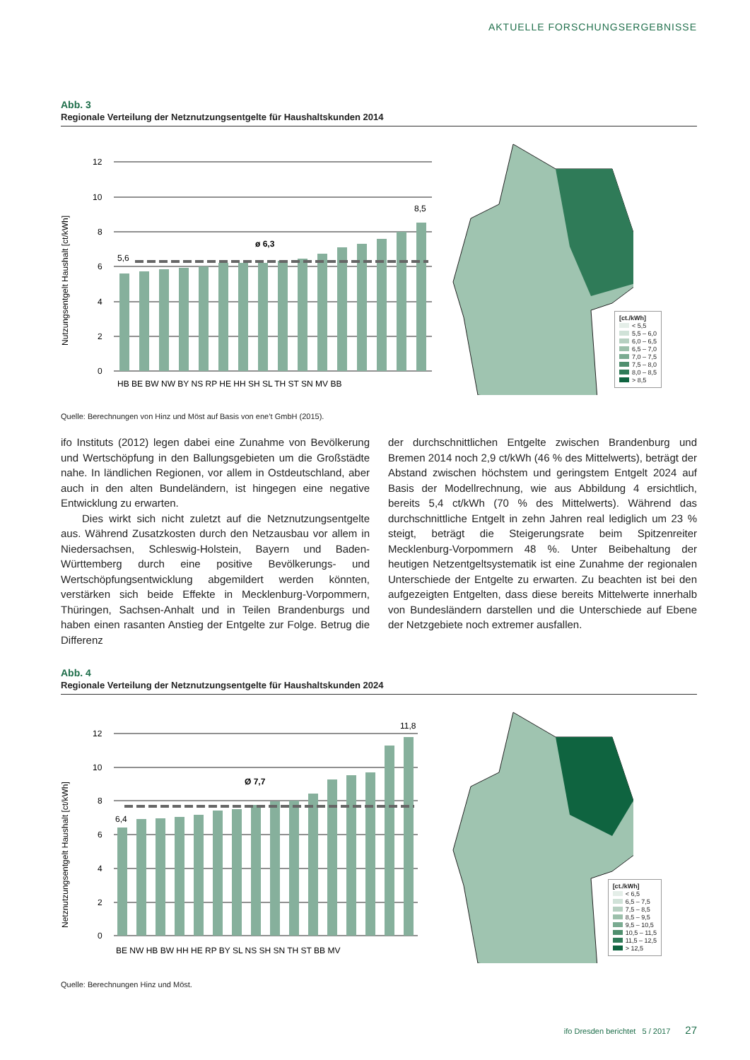AKTUELLE FORSCHUNGSERGEBNISSE
Abb. 3
Regionale Verteilung der Netznutzungsentgelte für Haushaltskunden 2014
Nutzungsentgelt Haushalt [ct/kWh]
12
10
8
6
4
2
0
5,6
ø 6,3
8,5
HB BE BW NW BY NS RP HE HH SH SL TH ST SN MV BB
[ct./kWh]
< 5,5
5,5 – 6,0
6,0 – 6,5
6,5 – 7,0
7,0 – 7,5
7,5 – 8,0
8,0 – 8,5
> 8,5
Quelle: Berechnungen von Hinz und Möst auf Basis von ene’t GmbH (2015).
ifo Instituts (2012) legen dabei eine Zunahme von Bevölkerung und Wertschöpfung in den Ballungsgebieten um die Großstädte nahe. In ländlichen Regionen, vor allem in Ostdeutschland, aber auch in den alten Bundeländern, ist hingegen eine negative Entwicklung zu erwarten.
Dies wirkt sich nicht zuletzt auf die Netznutzungsentgelte aus. Während Zusatzkosten durch den Netzausbau vor allem in Niedersachsen, Schleswig-Holstein, Bayern und Baden-Württemberg durch eine positive Bevölkerungs- und Wertschöpfungsentwicklung abgemildert werden könnten, verstärken sich beide Effekte in Mecklenburg-Vorpommern, Thüringen, Sachsen-Anhalt und in Teilen Brandenburgs und haben einen rasanten Anstieg der Entgelte zur Folge. Betrug die Differenz
der durchschnittlichen Entgelte zwischen Brandenburg und Bremen 2014 noch 2,9 ct/kWh (46 % des Mittelwerts), beträgt der Abstand zwischen höchstem und geringstem Entgelt 2024 auf Basis der Modellrechnung, wie aus Abbildung 4 ersichtlich, bereits 5,4 ct/kWh (70 % des Mittelwerts). Während das durchschnittliche Entgelt in zehn Jahren real lediglich um 23 % steigt, beträgt die Steigerungsrate beim Spitzenreiter Mecklenburg-Vorpommern 48 %. Unter Beibehaltung der heutigen Netzentgeltsystematik ist eine Zunahme der regionalen Unterschiede der Entgelte zu erwarten. Zu beachten ist bei den aufgezeigten Entgelten, dass diese bereits Mittelwerte innerhalb von Bundesländern darstellen und die Unterschiede auf Ebene der Netzgebiete noch extremer ausfallen.
Abb. 4
Regionale Verteilung der Netznutzungsentgelte für Haushaltskunden 2024
Netznutzungsentgelt Haushalt [ct/kWh]
12
10
8
6
4
2
0
6,4
Ø 7,7
11,8
BE NW HB BW HH HE RP BY SL NS SH SN TH ST BB MV
[ct./kWh]
< 6,5
6,5 – 7,5
7,5 – 8,5
8,5 – 9,5
9,5 – 10,5
10,5 – 11,5
11,5 – 12,5
> 12,5
Quelle: Berechnungen Hinz und Möst.
ifo Dresden berichtet 5 / 2017 27